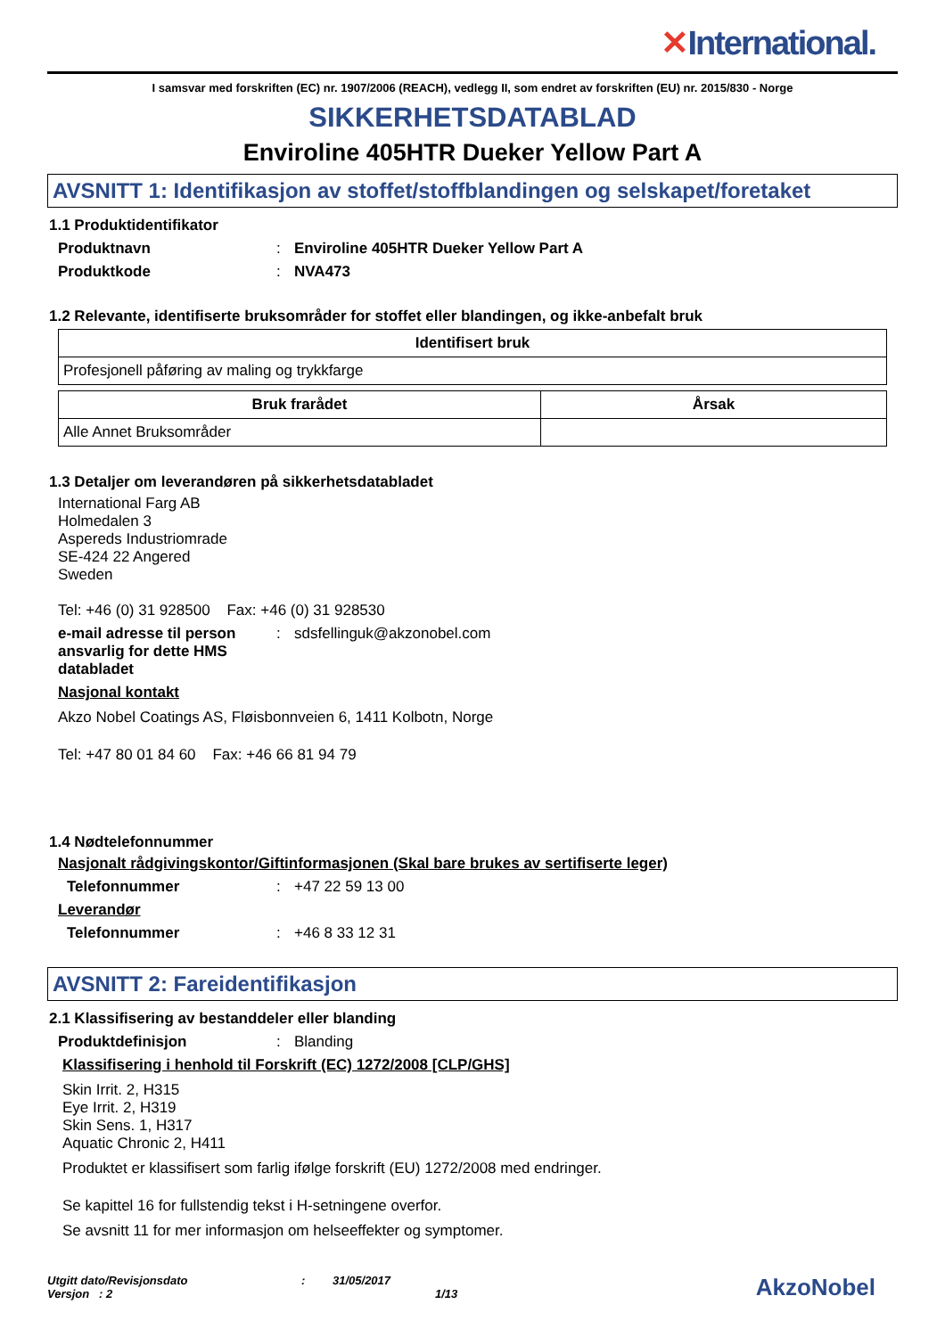✕International.
I samsvar med forskriften (EC) nr. 1907/2006 (REACH), vedlegg II, som endret av forskriften (EU) nr. 2015/830 - Norge
SIKKERHETSDATABLAD
Enviroline 405HTR Dueker Yellow Part A
AVSNITT 1: Identifikasjon av stoffet/stoffblandingen og selskapet/foretaket
1.1 Produktidentifikator
Produktnavn : Enviroline 405HTR Dueker Yellow Part A
Produktkode : NVA473
1.2 Relevante, identifiserte bruksområder for stoffet eller blandingen, og ikke-anbefalt bruk
| Identifisert bruk |
| --- |
| Profesjonell påføring av maling og trykkfarge |
| Bruk frarådet | Årsak |
| --- | --- |
| Alle Annet Bruksområder | |
1.3 Detaljer om leverandøren på sikkerhetsdatabladet
International Farg AB
Holmedalen 3
Aspereds Industriomrade
SE-424 22 Angered
Sweden
Tel: +46 (0) 31 928500 Fax: +46 (0) 31 928530
e-mail adresse til person ansvarlig for dette HMS databladet
: sdsfellinguk@akzonobel.com
Nasjonal kontakt
Akzo Nobel Coatings AS, Fløisbonnveien 6, 1411 Kolbotn, Norge
Tel: +47 80 01 84 60 Fax: +46 66 81 94 79
1.4 Nødtelefonnummer
Nasjonalt rådgivingskontor/Giftinformasjonen (Skal bare brukes av sertifiserte leger)
Telefonnummer : +47 22 59 13 00
Leverandør
Telefonnummer : +46 8 33 12 31
AVSNITT 2: Fareidentifikasjon
2.1 Klassifisering av bestanddeler eller blanding
Produktdefinisjon : Blanding
Klassifisering i henhold til Forskrift (EC) 1272/2008 [CLP/GHS]
Skin Irrit. 2, H315
Eye Irrit. 2, H319
Skin Sens. 1, H317
Aquatic Chronic 2, H411
Produktet er klassifisert som farlig ifølge forskrift (EU) 1272/2008 med endringer.
Se kapittel 16 for fullstendig tekst i H-setningene overfor.
Se avsnitt 11 for mer informasjon om helseeffekter og symptomer.
Utgitt dato/Revisjonsdato
Versjon : 2
: 31/05/2017
1/13
AkzoNobel